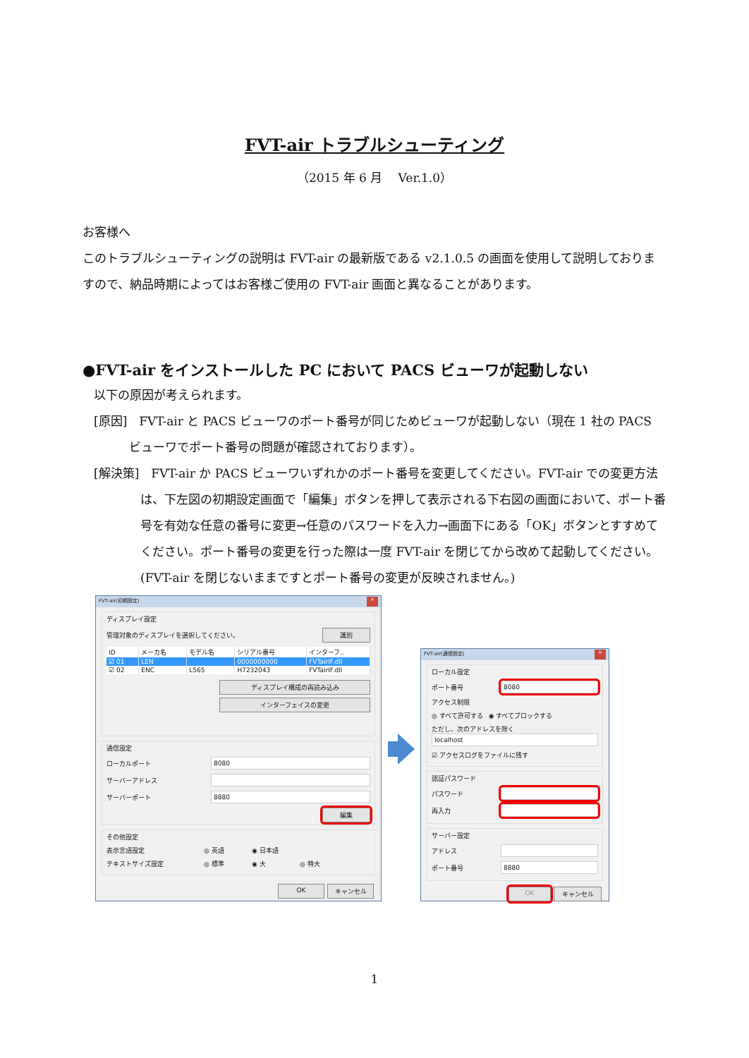FVT-air トラブルシューティング
（2015 年 6 月　 Ver.1.0）
お客様へ
このトラブルシューティングの説明は FVT-air の最新版である v2.1.0.5 の画面を使用して説明しておりますので、納品時期によってはお客様ご使用の FVT-air 画面と異なることがあります。
●FVT-air をインストールした PC において PACS ビューワが起動しない
以下の原因が考えられます。
[原因]　FVT-air と PACS ビューワのポート番号が同じためビューワが起動しない（現在 1 社の PACS ビューワでポート番号の問題が確認されております）。
[解決策]　FVT-air か PACS ビューワいずれかのポート番号を変更してください。FVT-air での変更方法は、下左図の初期設定画面で「編集」ボタンを押して表示される下右図の画面において、ポート番号を有効な任意の番号に変更→任意のパスワードを入力→画面下にある「OK」ボタンとすすめてください。ポート番号の変更を行った際は一度 FVT-air を閉じてから改めて起動してください。(FVT-air を閉じないままですとポート番号の変更が反映されません。)
FVT-air(初期設定) ×
ディスプレイ設定
管理対象のディスプレイを選択してください。 識別
| ID | メーカ名 | モデル名 | シリアル番号 | インターフ.. |
| --- | --- | --- | --- | --- |
| ☑ 01 | LEN | | 0000000000 | FVTairIF.dll |
| ☑ 02 | ENC | L565 | H7232043 | FVTairIF.dll |
ディスプレイ構成の再読み込み
インターフェイスの変更
通信設定
ローカルポート 8080
サーバーアドレス
サーバーポート 8880
編集
その他設定
表示言語設定 ◎ 英語 ◉ 日本語
テキストサイズ設定 ◎ 標準 ◉ 大 ◎ 特大
OK キャンセル
FVT-air(通信設定) ×
ローカル設定
ポート番号 8080
アクセス制限
◎ すべて許可する ◉ すべてブロックする
ただし、次のアドレスを除く
localhost
☑ アクセスログをファイルに残す
認証パスワード
パスワード
再入力
サーバー設定
アドレス
ポート番号 8880
OK キャンセル
1